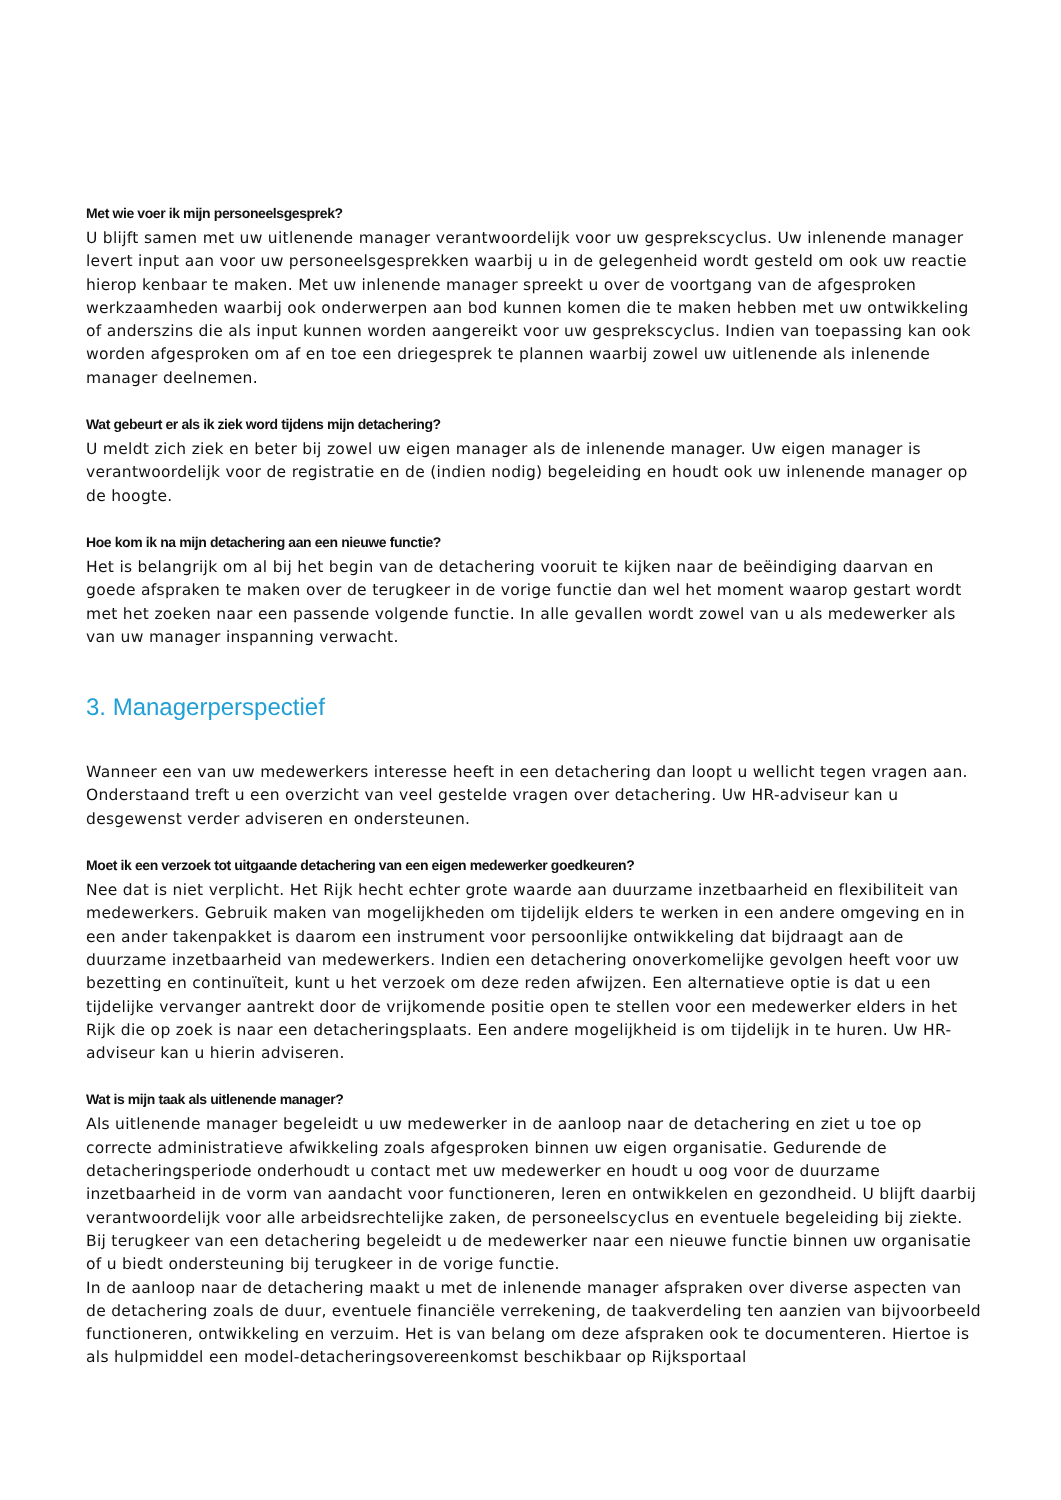Met wie voer ik mijn personeelsgesprek?
U blijft samen met uw uitlenende manager verantwoordelijk voor uw gesprekscyclus. Uw inlenende manager levert input aan voor uw personeelsgesprekken waarbij u in de gelegenheid wordt gesteld om ook uw reactie hierop kenbaar te maken. Met uw inlenende manager spreekt u over de voortgang van de afgesproken werkzaamheden waarbij ook onderwerpen aan bod kunnen komen die te maken hebben met uw ontwikkeling of anderszins die als input kunnen worden aangereikt voor uw gesprekscyclus. Indien van toepassing kan ook worden afgesproken om af en toe een driegesprek te plannen waarbij zowel uw uitlenende als inlenende manager deelnemen.
Wat gebeurt er als ik ziek word tijdens mijn detachering?
U meldt zich ziek en beter bij zowel uw eigen manager als de inlenende manager. Uw eigen manager is verantwoordelijk voor de registratie en de (indien nodig) begeleiding en houdt ook uw inlenende manager op de hoogte.
Hoe kom ik na mijn detachering aan een nieuwe functie?
Het is belangrijk om al bij het begin van de detachering vooruit te kijken naar de beëindiging daarvan en goede afspraken te maken over de terugkeer in de vorige functie dan wel het moment waarop gestart wordt met het zoeken naar een passende volgende functie. In alle gevallen wordt zowel van u als medewerker als van uw manager inspanning verwacht.
3. Managerperspectief
Wanneer een van uw medewerkers interesse heeft in een detachering dan loopt u wellicht tegen vragen aan. Onderstaand treft u een overzicht van veel gestelde vragen over detachering. Uw HR-adviseur kan u desgewenst verder adviseren en ondersteunen.
Moet ik een verzoek tot uitgaande detachering van een eigen medewerker goedkeuren?
Nee dat is niet verplicht. Het Rijk hecht echter grote waarde aan duurzame inzetbaarheid en flexibiliteit van medewerkers. Gebruik maken van mogelijkheden om tijdelijk elders te werken in een andere omgeving en in een ander takenpakket is daarom een instrument voor persoonlijke ontwikkeling dat bijdraagt aan de duurzame inzetbaarheid van medewerkers. Indien een detachering onoverkomelijke gevolgen heeft voor uw bezetting en continuïteit, kunt u het verzoek om deze reden afwijzen. Een alternatieve optie is dat u een tijdelijke vervanger aantrekt door de vrijkomende positie open te stellen voor een medewerker elders in het Rijk die op zoek is naar een detacheringsplaats. Een andere mogelijkheid is om tijdelijk in te huren. Uw HR-adviseur kan u hierin adviseren.
Wat is mijn taak als uitlenende manager?
Als uitlenende manager begeleidt u uw medewerker in de aanloop naar de detachering en ziet u toe op correcte administratieve afwikkeling zoals afgesproken binnen uw eigen organisatie. Gedurende de detacheringsperiode onderhoudt u contact met uw medewerker en houdt u oog voor de duurzame inzetbaarheid in de vorm van aandacht voor functioneren, leren en ontwikkelen en gezondheid. U blijft daarbij verantwoordelijk voor alle arbeidsrechtelijke zaken, de personeelscyclus en eventuele begeleiding bij ziekte. Bij terugkeer van een detachering begeleidt u de medewerker naar een nieuwe functie binnen uw organisatie of u biedt ondersteuning bij terugkeer in de vorige functie.
In de aanloop naar de detachering maakt u met de inlenende manager afspraken over diverse aspecten van de detachering zoals de duur, eventuele financiële verrekening, de taakverdeling ten aanzien van bijvoorbeeld functioneren, ontwikkeling en verzuim. Het is van belang om deze afspraken ook te documenteren. Hiertoe is als hulpmiddel een model-detacheringsovereenkomst beschikbaar op Rijksportaal